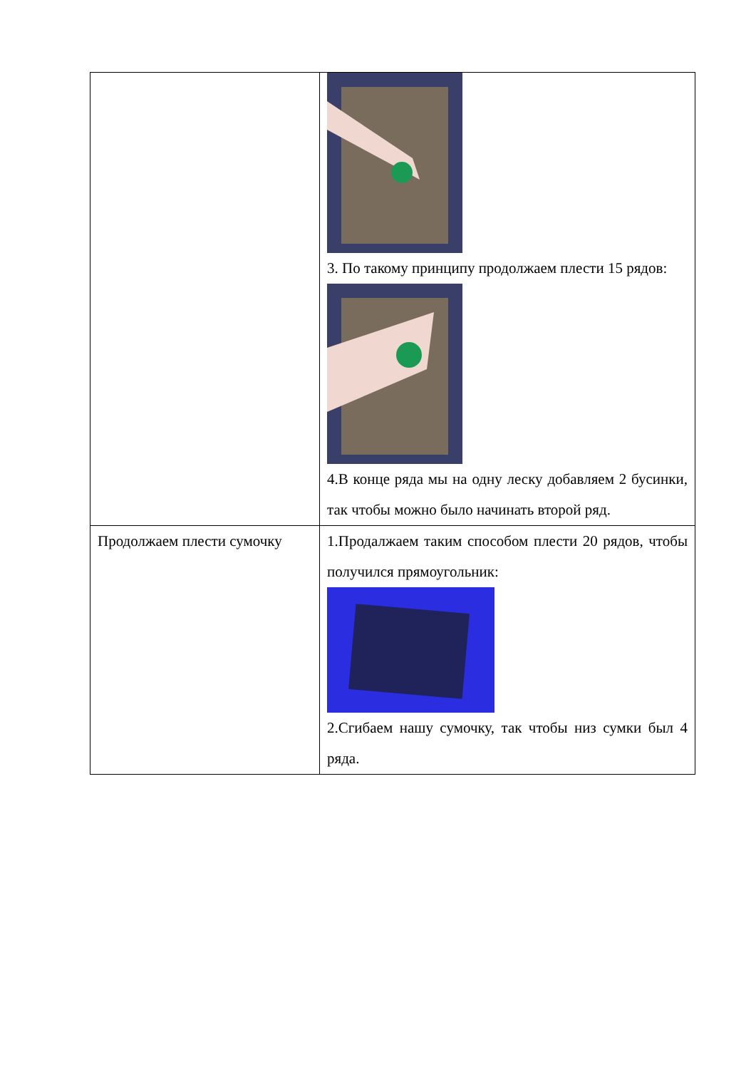| | 3. По такому принципу продолжаем плести 15 рядов: 4.В конце ряда мы на одну леску добавляем 2 бусинки, так чтобы можно было начинать второй ряд. |
| Продолжаем плести сумочку | 1.Продалжаем таким способом плести 20 рядов, чтобы получился прямоугольник: 2.Сгибаем нашу сумочку, так чтобы низ сумки был 4 ряда. |